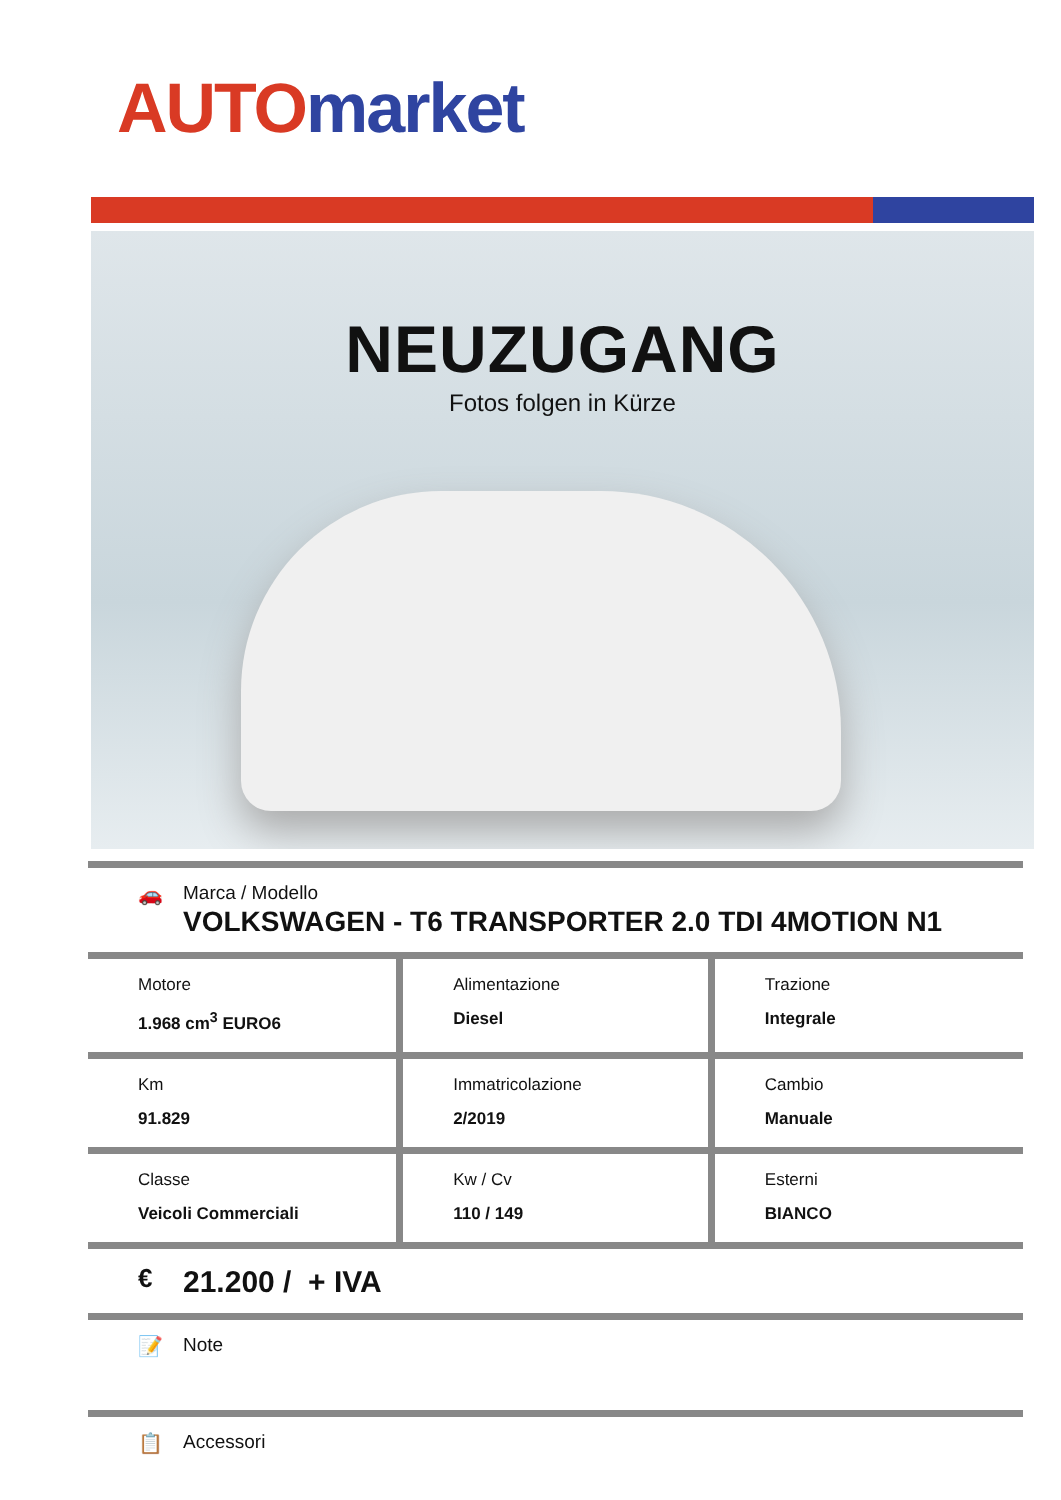AUTO market
NEUZUGANG
Fotos folgen in Kürze
🚗 Marca / Modello
VOLKSWAGEN - T6 TRANSPORTER 2.0 TDI 4MOTION N1
| Motore 1.968 cm<sup>3</sup> EURO6 | Alimentazione Diesel | Trazione Integrale |
| Km 91.829 | Immatricolazione 2/2019 | Cambio Manuale |
| Classe Veicoli Commerciali | Kw / Cv 110 / 149 | Esterni BIANCO |
€
21.200 / + IVA
📝 Note
📋 Accessori